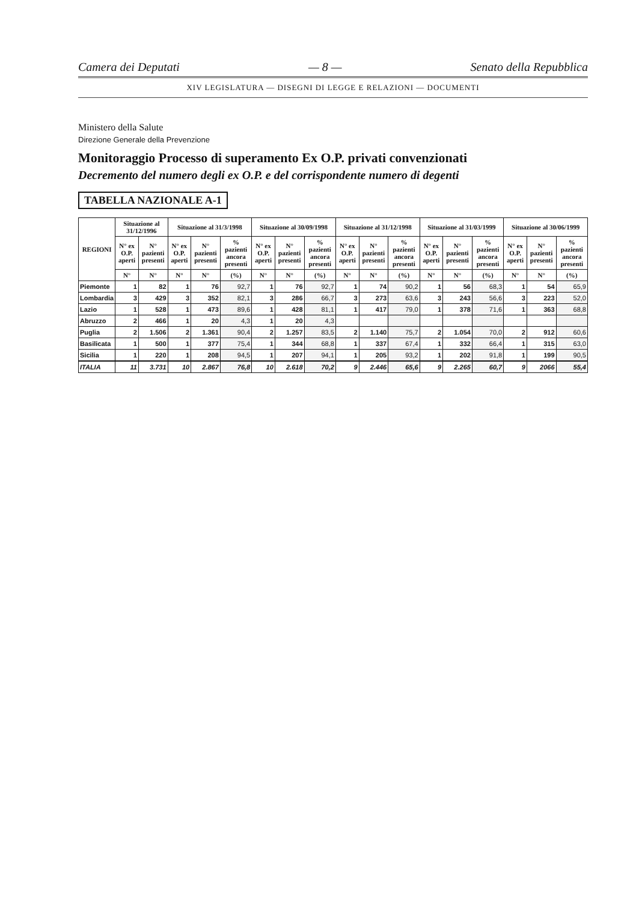Camera dei Deputati — 8 — Senato della Repubblica
XIV LEGISLATURA — DISEGNI DI LEGGE E RELAZIONI — DOCUMENTI
Ministero della Salute
Direzione Generale della Prevenzione
Monitoraggio Processo di superamento Ex O.P. privati convenzionati
Decremento del numero degli ex O.P. e del corrispondente numero di degenti
TABELLA NAZIONALE A-1
| REGIONI | Situazione al 31/12/1996 | | Situazione al 31/3/1998 | | | Situazione al 30/09/1998 | | | Situazione al 31/12/1998 | | | Situazione al 31/03/1999 | | | Situazione al 30/06/1999 | | |
| --- | --- | --- | --- | --- | --- | --- | --- | --- | --- | --- | --- | --- | --- | --- | --- | --- | --- |
| | N° ex O.P. aperti | N° pazienti presenti | N° ex O.P. aperti | N° pazienti presenti | % pazienti ancora presenti | N° ex O.P. aperti | N° pazienti presenti | % pazienti ancora presenti | N° ex O.P. aperti | N° pazienti presenti | % pazienti ancora presenti | N° ex O.P. aperti | N° pazienti presenti | % pazienti ancora presenti | N° ex O.P. aperti | N° pazienti presenti | % pazienti ancora presenti |
| | N° | N° | N° | N° | (%) | N° | N° | (%) | N° | N° | (%) | N° | N° | (%) | N° | N° | (%) |
| Piemonte | 1 | 82 | 1 | 76 | 92,7 | 1 | 76 | 92,7 | 1 | 74 | 90,2 | 1 | 56 | 68,3 | 1 | 54 | 65,9 |
| Lombardia | 3 | 429 | 3 | 352 | 82,1 | 3 | 286 | 66,7 | 3 | 273 | 63,6 | 3 | 243 | 56,6 | 3 | 223 | 52,0 |
| Lazio | 1 | 528 | 1 | 473 | 89,6 | 1 | 428 | 81,1 | 1 | 417 | 79,0 | 1 | 378 | 71,6 | 1 | 363 | 68,8 |
| Abruzzo | 2 | 466 | 1 | 20 | 4,3 | 1 | 20 | 4,3 | | | | | | | | | |
| Puglia | 2 | 1.506 | 2 | 1.361 | 90,4 | 2 | 1.257 | 83,5 | 2 | 1.140 | 75,7 | 2 | 1.054 | 70,0 | 2 | 912 | 60,6 |
| Basilicata | 1 | 500 | 1 | 377 | 75,4 | 1 | 344 | 68,8 | 1 | 337 | 67,4 | 1 | 332 | 66,4 | 1 | 315 | 63,0 |
| Sicilia | 1 | 220 | 1 | 208 | 94,5 | 1 | 207 | 94,1 | 1 | 205 | 93,2 | 1 | 202 | 91,8 | 1 | 199 | 90,5 |
| ITALIA | 11 | 3.731 | 10 | 2.867 | 76,8 | 10 | 2.618 | 70,2 | 9 | 2.446 | 65,6 | 9 | 2.265 | 60,7 | 9 | 2066 | 55,4 |